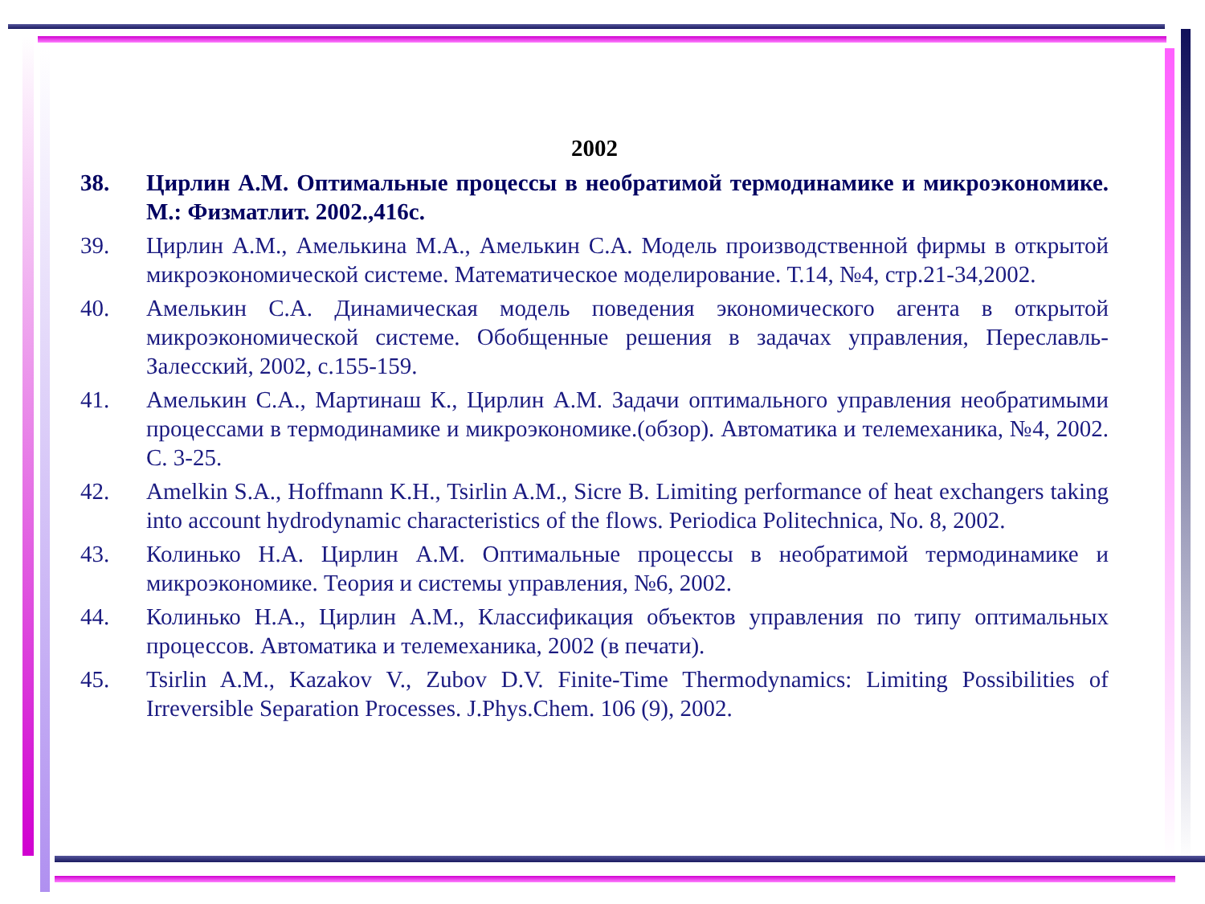2002
38. Цирлин А.М. Оптимальные процессы в необратимой термодинамике и микроэкономике. М.: Физматлит. 2002.,416с.
39. Цирлин А.М., Амелькина М.А., Амелькин С.А. Модель производственной фирмы в открытой микроэкономической системе. Математическое моделирование. Т.14, №4, стр.21-34,2002.
40. Амелькин С.А. Динамическая модель поведения экономического агента в открытой микроэкономической системе. Обобщенные решения в задачах управления, Переславль-Залесский, 2002, с.155-159.
41. Амелькин С.А., Мартинаш К., Цирлин А.М. Задачи оптимального управления необратимыми процессами в термодинамике и микроэкономике.(обзор). Автоматика и телемеханика, №4, 2002. С. 3-25.
42. Amelkin S.A., Hoffmann K.H., Tsirlin A.M., Sicre B. Limiting performance of heat exchangers taking into account hydrodynamic characteristics of the flows. Periodica Politechnica, No. 8, 2002.
43. Колинько Н.А. Цирлин А.М. Оптимальные процессы в необратимой термодинамике и микроэкономике. Теория и системы управления, №6, 2002.
44. Колинько Н.А., Цирлин А.М., Классификация объектов управления по типу оптимальных процессов. Автоматика и телемеханика, 2002 (в печати).
45. Tsirlin A.M., Kazakov V., Zubov D.V. Finite-Time Thermodynamics: Limiting Possibilities of Irreversible Separation Processes. J.Phys.Chem. 106 (9), 2002.